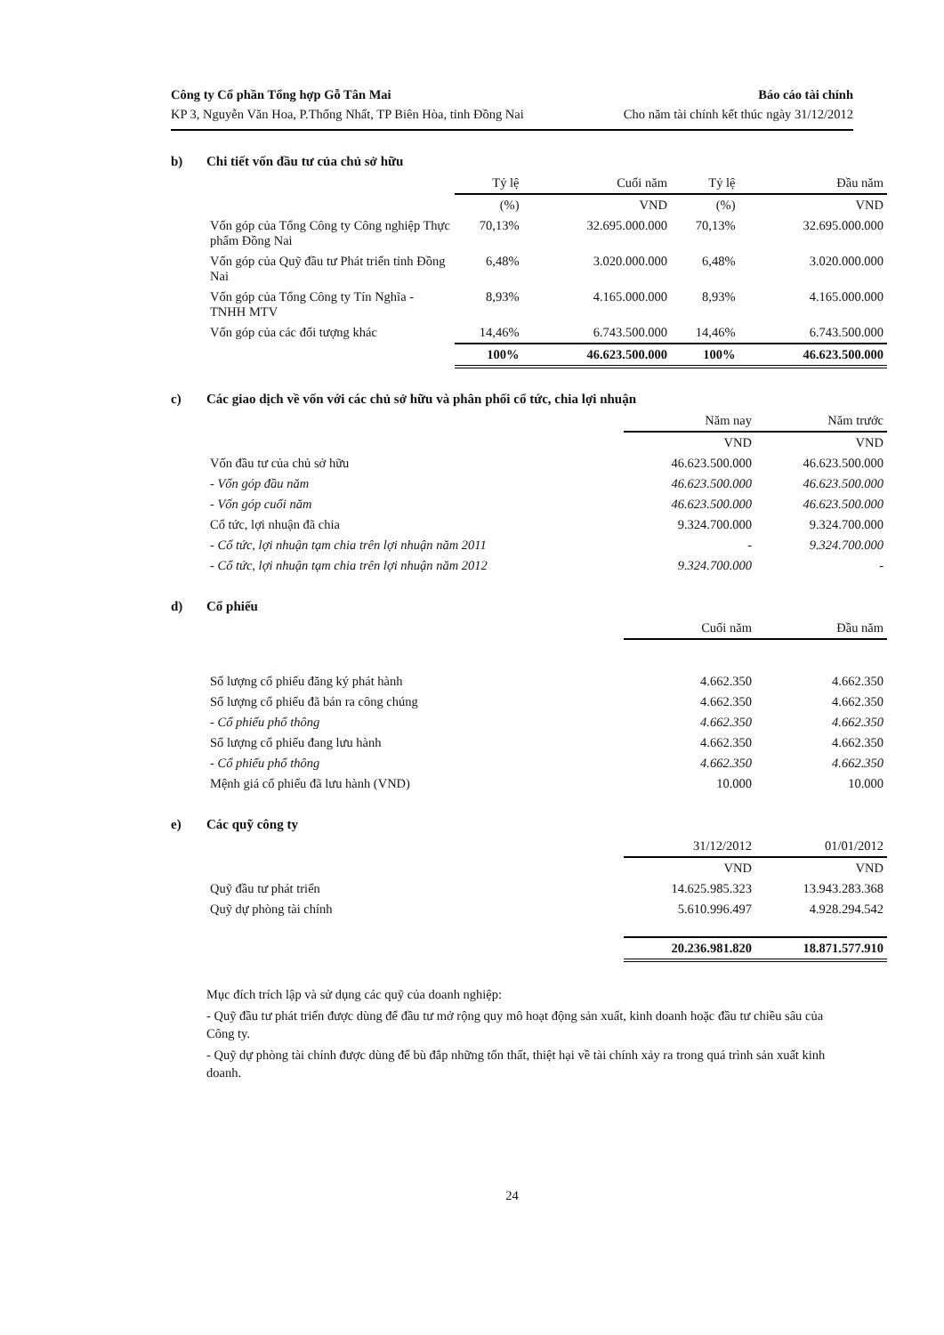Công ty Cổ phần Tổng hợp Gỗ Tân Mai
KP 3, Nguyễn Văn Hoa, P.Thống Nhất, TP Biên Hòa, tỉnh Đồng Nai
Báo cáo tài chính
Cho năm tài chính kết thúc ngày 31/12/2012
b) Chi tiết vốn đầu tư của chủ sở hữu
| | Tỷ lệ | Cuối năm | Tỷ lệ | Đầu năm |
| --- | --- | --- | --- | --- |
| | (%) | VND | (%) | VND |
| Vốn góp của Tổng Công ty Công nghiệp Thực phẩm Đồng Nai | 70,13% | 32.695.000.000 | 70,13% | 32.695.000.000 |
| Vốn góp của Quỹ đầu tư Phát triển tỉnh Đồng Nai | 6,48% | 3.020.000.000 | 6,48% | 3.020.000.000 |
| Vốn góp của Tổng Công ty Tín Nghĩa - TNHH MTV | 8,93% | 4.165.000.000 | 8,93% | 4.165.000.000 |
| Vốn góp của các đối tượng khác | 14,46% | 6.743.500.000 | 14,46% | 6.743.500.000 |
| | 100% | 46.623.500.000 | 100% | 46.623.500.000 |
c) Các giao dịch về vốn với các chủ sở hữu và phân phối cổ tức, chia lợi nhuận
| | Năm nay | Năm trước |
| --- | --- | --- |
| | VND | VND |
| Vốn đầu tư của chủ sở hữu | 46.623.500.000 | 46.623.500.000 |
| - Vốn góp đầu năm | 46.623.500.000 | 46.623.500.000 |
| - Vốn góp cuối năm | 46.623.500.000 | 46.623.500.000 |
| Cổ tức, lợi nhuận đã chia | 9.324.700.000 | 9.324.700.000 |
| - Cổ tức, lợi nhuận tạm chia trên lợi nhuận năm 2011 | - | 9.324.700.000 |
| - Cổ tức, lợi nhuận tạm chia trên lợi nhuận năm 2012 | 9.324.700.000 | - |
d) Cổ phiếu
| | Cuối năm | Đầu năm |
| --- | --- | --- |
| Số lượng cổ phiếu đăng ký phát hành | 4.662.350 | 4.662.350 |
| Số lượng cổ phiếu đã bán ra công chúng | 4.662.350 | 4.662.350 |
| - Cổ phiếu phổ thông | 4.662.350 | 4.662.350 |
| Số lượng cổ phiếu đang lưu hành | 4.662.350 | 4.662.350 |
| - Cổ phiếu phổ thông | 4.662.350 | 4.662.350 |
| Mệnh giá cổ phiếu đã lưu hành (VND) | 10.000 | 10.000 |
e) Các quỹ công ty
| | 31/12/2012 | 01/01/2012 |
| --- | --- | --- |
| | VND | VND |
| Quỹ đầu tư phát triển | 14.625.985.323 | 13.943.283.368 |
| Quỹ dự phòng tài chính | 5.610.996.497 | 4.928.294.542 |
| | 20.236.981.820 | 18.871.577.910 |
Mục đích trích lập và sử dụng các quỹ của doanh nghiệp:
- Quỹ đầu tư phát triển được dùng để đầu tư mở rộng quy mô hoạt động sản xuất, kinh doanh hoặc đầu tư chiều sâu của Công ty.
- Quỹ dự phòng tài chính được dùng để bù đắp những tổn thất, thiệt hại về tài chính xảy ra trong quá trình sản xuất kinh doanh.
24